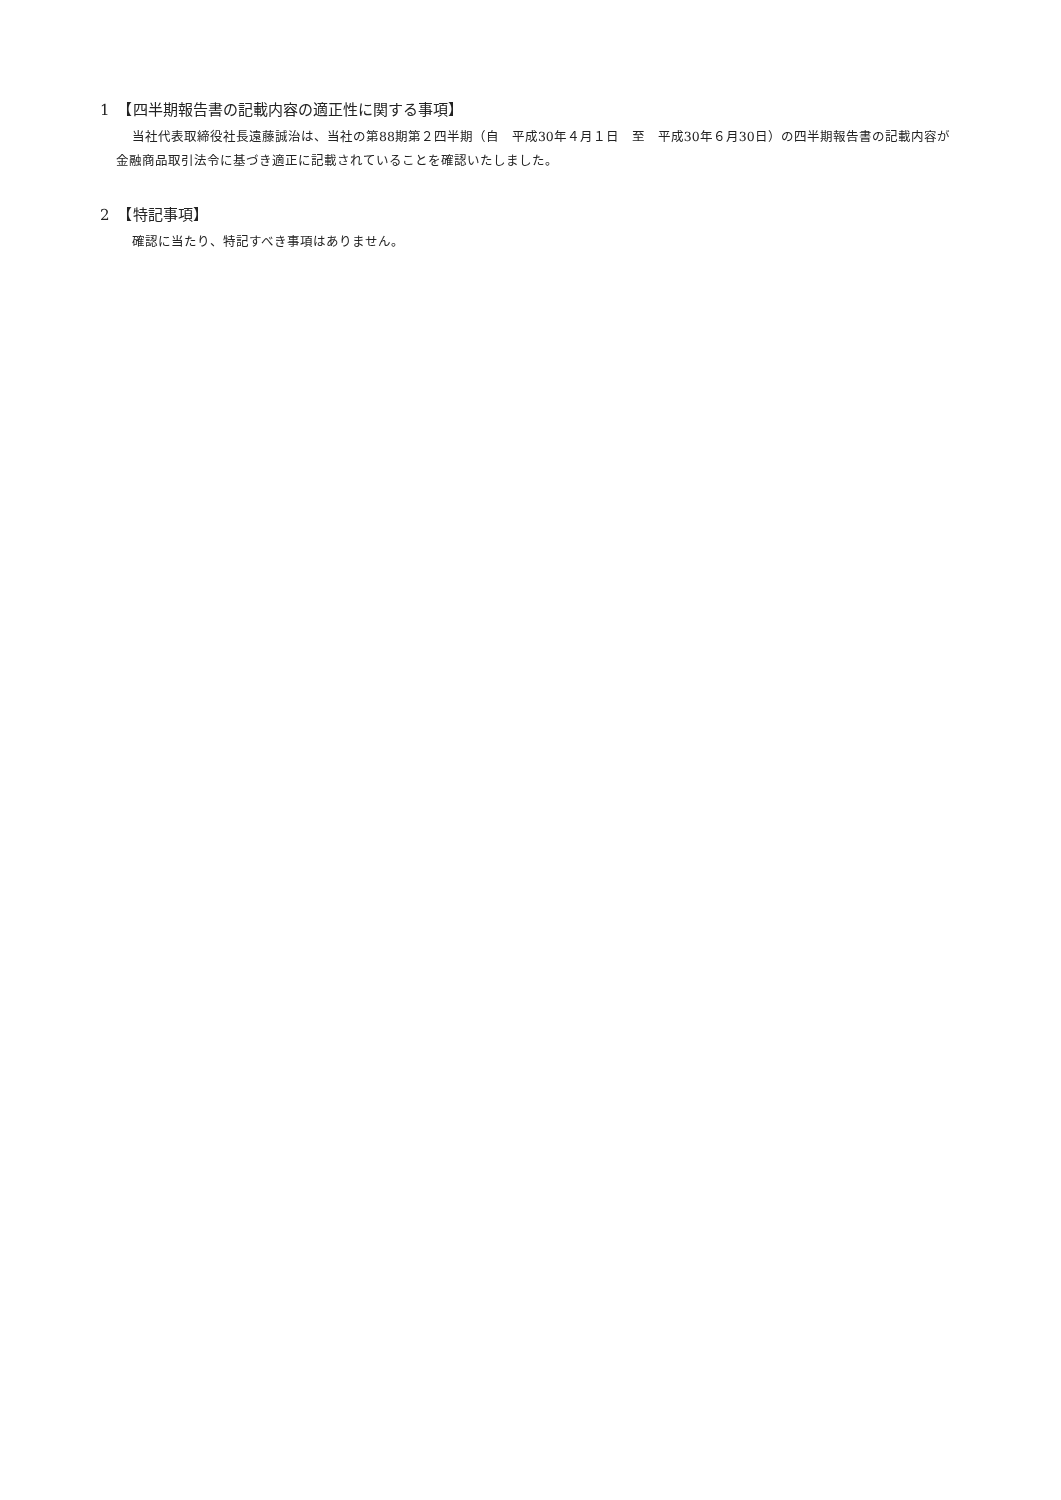1　【四半期報告書の記載内容の適正性に関する事項】
当社代表取締役社長遠藤誠治は、当社の第88期第２四半期（自　平成30年４月１日　至　平成30年６月30日）の四半期報告書の記載内容が金融商品取引法令に基づき適正に記載されていることを確認いたしました。
2　【特記事項】
確認に当たり、特記すべき事項はありません。